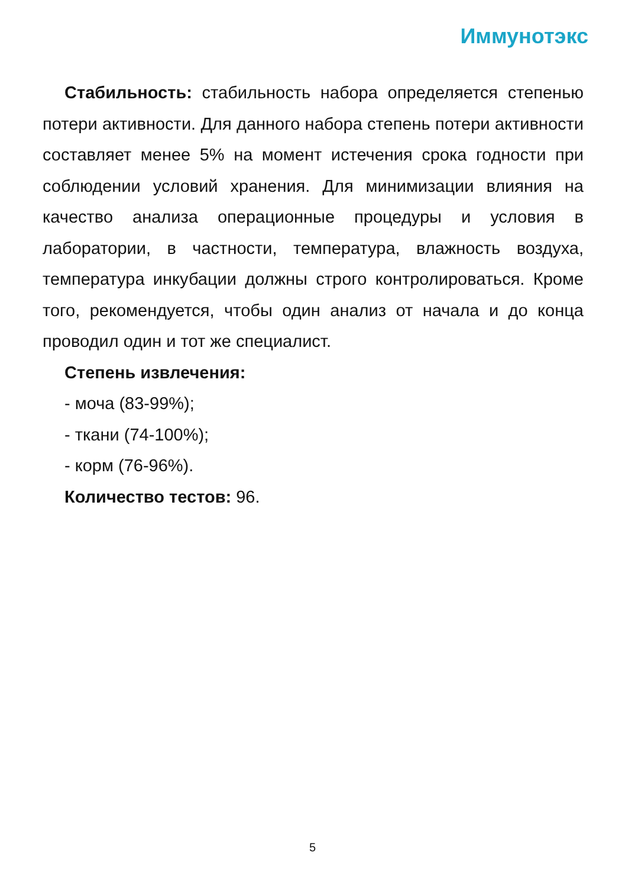Иммунотэкс
Стабильность: стабильность набора определяется степенью потери активности. Для данного набора степень потери активности составляет менее 5% на момент истечения срока годности при соблюдении условий хранения. Для минимизации влияния на качество анализа операционные процедуры и условия в лаборатории, в частности, температура, влажность воздуха, температура инкубации должны строго контролироваться. Кроме того, рекомендуется, чтобы один анализ от начала и до конца проводил один и тот же специалист.
Степень извлечения:
- моча (83-99%);
- ткани (74-100%);
- корм (76-96%).
Количество тестов: 96.
5